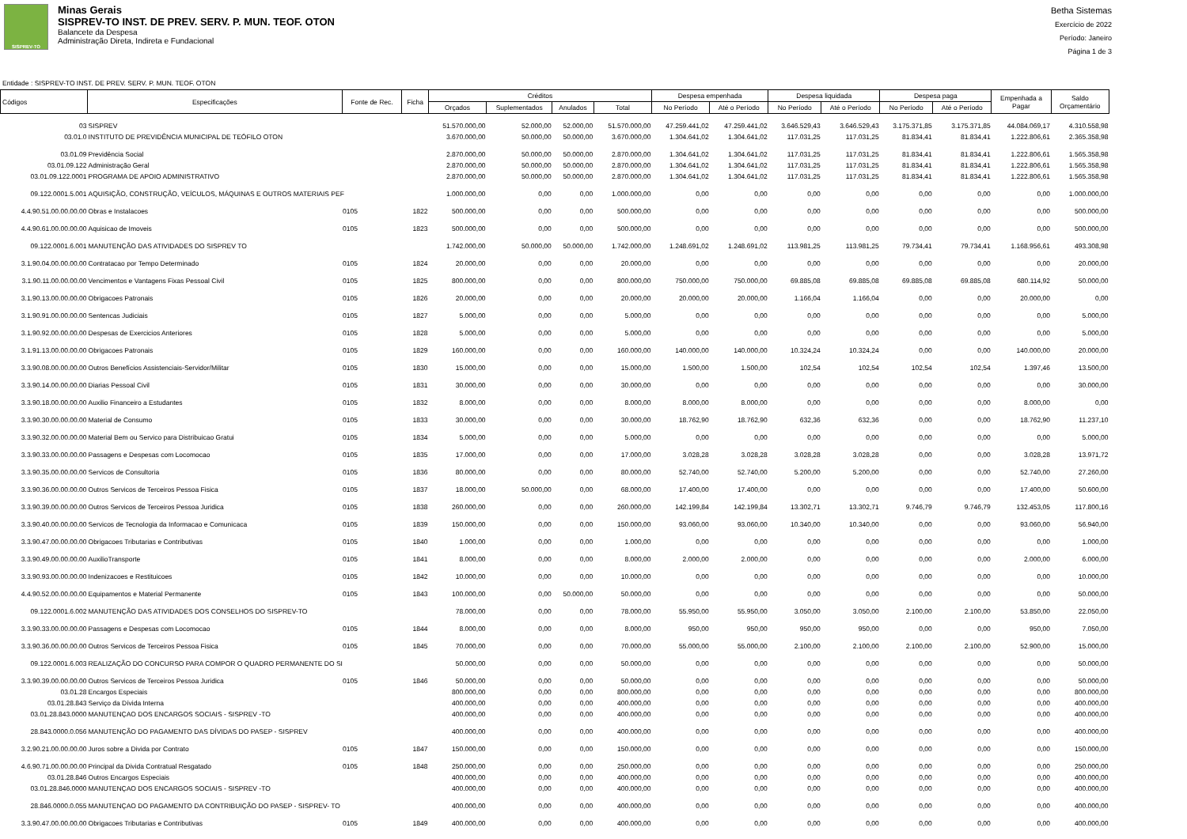SISPREV-TO
Minas Gerais
SISPREV-TO INST. DE PREV. SERV. P. MUN. TEOF. OTON
Balancete da Despesa
Administração Direta, Indireta e Fundacional
Betha Sistemas
Exercício de 2022
Período: Janeiro
Página 1 de 3
Entidade : SISPREV-TO INST. DE PREV. SERV. P. MUN. TEOF. OTON
| Códigos | Especificações | Fonte de Rec. | Ficha | Créditos | | | | Despesa empenhada | | Despesa liquidada | | Despesa paga | | Empenhada a Pagar | Saldo Orçamentário |
| --- | --- | --- | --- | --- | --- | --- | --- | --- | --- | --- | --- | --- | --- | --- | --- |
| | | | | Orçados | Suplementados | Anulados | Total | No Período | Até o Período | No Período | Até o Período | No Período | Até o Período | | |
| 03 | SISPREV | | | 51.570.000,00 | 52.000,00 | 52.000,00 | 51.570.000,00 | 47.259.441,02 | 47.259.441,02 | 3.646.529,43 | 3.646.529,43 | 3.175.371,85 | 3.175.371,85 | 44.084.069,17 | 4.310.558,98 |
| 03.01.0 | INSTITUTO DE PREVIDÊNCIA MUNICIPAL DE TEÓFILO OTON | | | 3.670.000,00 | 50.000,00 | 50.000,00 | 3.670.000,00 | 1.304.641,02 | 1.304.641,02 | 117.031,25 | 117.031,25 | 81.834,41 | 81.834,41 | 1.222.806,61 | 2.365.358,98 |
| 03.01.09 | Previdência Social | | | 2.870.000,00 | 50.000,00 | 50.000,00 | 2.870.000,00 | 1.304.641,02 | 1.304.641,02 | 117.031,25 | 117.031,25 | 81.834,41 | 81.834,41 | 1.222.806,61 | 1.565.358,98 |
| 03.01.09.122 | Administração Geral | | | 2.870.000,00 | 50.000,00 | 50.000,00 | 2.870.000,00 | 1.304.641,02 | 1.304.641,02 | 117.031,25 | 117.031,25 | 81.834,41 | 81.834,41 | 1.222.806,61 | 1.565.358,98 |
| 03.01.09.122.0001 | PROGRAMA DE APOIO ADMINISTRATIVO | | | 2.870.000,00 | 50.000,00 | 50.000,00 | 2.870.000,00 | 1.304.641,02 | 1.304.641,02 | 117.031,25 | 117.031,25 | 81.834,41 | 81.834,41 | 1.222.806,61 | 1.565.358,98 |
| 09.122.0001.5.001 | AQUISIÇÃO, CONSTRUÇÃO, VEÍCULOS, MÁQUINAS E OUTROS MATERIAIS PEF | | | 1.000.000,00 | 0,00 | 0,00 | 1.000.000,00 | 0,00 | 0,00 | 0,00 | 0,00 | 0,00 | 0,00 | 0,00 | 1.000.000,00 |
| 4.4.90.51.00.00.00.00 | Obras e Instalacoes | 0105 | 1822 | 500.000,00 | 0,00 | 0,00 | 500.000,00 | 0,00 | 0,00 | 0,00 | 0,00 | 0,00 | 0,00 | 0,00 | 500.000,00 |
| 4.4.90.61.00.00.00.00 | Aquisicao de Imoveis | 0105 | 1823 | 500.000,00 | 0,00 | 0,00 | 500.000,00 | 0,00 | 0,00 | 0,00 | 0,00 | 0,00 | 0,00 | 0,00 | 500.000,00 |
| 09.122.0001.6.001 | MANUTENÇÃO DAS ATIVIDADES DO SISPREV TO | | | 1.742.000,00 | 50.000,00 | 50.000,00 | 1.742.000,00 | 1.248.691,02 | 1.248.691,02 | 113.981,25 | 113.981,25 | 79.734,41 | 79.734,41 | 1.168.956,61 | 493.308,98 |
| 3.1.90.04.00.00.00.00 | Contratacao por Tempo Determinado | 0105 | 1824 | 20.000,00 | 0,00 | 0,00 | 20.000,00 | 0,00 | 0,00 | 0,00 | 0,00 | 0,00 | 0,00 | 0,00 | 20.000,00 |
| 3.1.90.11.00.00.00.00 | Vencimentos e Vantagens Fixas Pessoal Civil | 0105 | 1825 | 800.000,00 | 0,00 | 0,00 | 800.000,00 | 750.000,00 | 750.000,00 | 69.885,08 | 69.885,08 | 69.885,08 | 69.885,08 | 680.114,92 | 50.000,00 |
| 3.1.90.13.00.00.00.00 | Obrigacoes Patronais | 0105 | 1826 | 20.000,00 | 0,00 | 0,00 | 20.000,00 | 20.000,00 | 20.000,00 | 1.166,04 | 1.166,04 | 0,00 | 0,00 | 20.000,00 | 0,00 |
| 3.1.90.91.00.00.00.00 | Sentencas Judiciais | 0105 | 1827 | 5.000,00 | 0,00 | 0,00 | 5.000,00 | 0,00 | 0,00 | 0,00 | 0,00 | 0,00 | 0,00 | 0,00 | 5.000,00 |
| 3.1.90.92.00.00.00.00 | Despesas de Exercicios Anteriores | 0105 | 1828 | 5.000,00 | 0,00 | 0,00 | 5.000,00 | 0,00 | 0,00 | 0,00 | 0,00 | 0,00 | 0,00 | 0,00 | 5.000,00 |
| 3.1.91.13.00.00.00.00 | Obrigacoes Patronais | 0105 | 1829 | 160.000,00 | 0,00 | 0,00 | 160.000,00 | 140.000,00 | 140.000,00 | 10.324,24 | 10.324,24 | 0,00 | 0,00 | 140.000,00 | 20.000,00 |
| 3.3.90.08.00.00.00.00 | Outros Benefícios Assistenciais-Servidor/Militar | 0105 | 1830 | 15.000,00 | 0,00 | 0,00 | 15.000,00 | 1.500,00 | 1.500,00 | 102,54 | 102,54 | 102,54 | 102,54 | 1.397,46 | 13.500,00 |
| 3.3.90.14.00.00.00.00 | Diarias Pessoal Civil | 0105 | 1831 | 30.000,00 | 0,00 | 0,00 | 30.000,00 | 0,00 | 0,00 | 0,00 | 0,00 | 0,00 | 0,00 | 0,00 | 30.000,00 |
| 3.3.90.18.00.00.00.00 | Auxilio Financeiro a Estudantes | 0105 | 1832 | 8.000,00 | 0,00 | 0,00 | 8.000,00 | 8.000,00 | 8.000,00 | 0,00 | 0,00 | 0,00 | 0,00 | 8.000,00 | 0,00 |
| 3.3.90.30.00.00.00.00 | Material de Consumo | 0105 | 1833 | 30.000,00 | 0,00 | 0,00 | 30.000,00 | 18.762,90 | 18.762,90 | 632,36 | 632,36 | 0,00 | 0,00 | 18.762,90 | 11.237,10 |
| 3.3.90.32.00.00.00.00 | Material Bem ou Servico para Distribuicao Gratui | 0105 | 1834 | 5.000,00 | 0,00 | 0,00 | 5.000,00 | 0,00 | 0,00 | 0,00 | 0,00 | 0,00 | 0,00 | 0,00 | 5.000,00 |
| 3.3.90.33.00.00.00.00 | Passagens e Despesas com Locomocao | 0105 | 1835 | 17.000,00 | 0,00 | 0,00 | 17.000,00 | 3.028,28 | 3.028,28 | 3.028,28 | 3.028,28 | 0,00 | 0,00 | 3.028,28 | 13.971,72 |
| 3.3.90.35.00.00.00.00 | Servicos de Consultoria | 0105 | 1836 | 80.000,00 | 0,00 | 0,00 | 80.000,00 | 52.740,00 | 52.740,00 | 5.200,00 | 5.200,00 | 0,00 | 0,00 | 52.740,00 | 27.260,00 |
| 3.3.90.36.00.00.00.00 | Outros Servicos de Terceiros Pessoa Fisica | 0105 | 1837 | 18.000,00 | 50.000,00 | 0,00 | 68.000,00 | 17.400,00 | 17.400,00 | 0,00 | 0,00 | 0,00 | 0,00 | 17.400,00 | 50.600,00 |
| 3.3.90.39.00.00.00.00 | Outros Servicos de Terceiros Pessoa Juridica | 0105 | 1838 | 260.000,00 | 0,00 | 0,00 | 260.000,00 | 142.199,84 | 142.199,84 | 13.302,71 | 13.302,71 | 9.746,79 | 9.746,79 | 132.453,05 | 117.800,16 |
| 3.3.90.40.00.00.00.00 | Servicos de Tecnologia da Informacao e Comunicaca | 0105 | 1839 | 150.000,00 | 0,00 | 0,00 | 150.000,00 | 93.060,00 | 93.060,00 | 10.340,00 | 10.340,00 | 0,00 | 0,00 | 93.060,00 | 56.940,00 |
| 3.3.90.47.00.00.00.00 | Obrigacoes Tributarias e Contributivas | 0105 | 1840 | 1.000,00 | 0,00 | 0,00 | 1.000,00 | 0,00 | 0,00 | 0,00 | 0,00 | 0,00 | 0,00 | 0,00 | 1.000,00 |
| 3.3.90.49.00.00.00.00 | AuxilioTransporte | 0105 | 1841 | 8.000,00 | 0,00 | 0,00 | 8.000,00 | 2.000,00 | 2.000,00 | 0,00 | 0,00 | 0,00 | 0,00 | 2.000,00 | 6.000,00 |
| 3.3.90.93.00.00.00.00 | Indenizacoes e Restituicoes | 0105 | 1842 | 10.000,00 | 0,00 | 0,00 | 10.000,00 | 0,00 | 0,00 | 0,00 | 0,00 | 0,00 | 0,00 | 0,00 | 10.000,00 |
| 4.4.90.52.00.00.00.00 | Equipamentos e Material Permanente | 0105 | 1843 | 100.000,00 | 0,00 | 50.000,00 | 50.000,00 | 0,00 | 0,00 | 0,00 | 0,00 | 0,00 | 0,00 | 0,00 | 50.000,00 |
| 09.122.0001.6.002 | MANUTENÇÃO DAS ATIVIDADES DOS CONSELHOS DO SISPREV-TO | | | 78.000,00 | 0,00 | 0,00 | 78.000,00 | 55.950,00 | 55.950,00 | 3.050,00 | 3.050,00 | 2.100,00 | 2.100,00 | 53.850,00 | 22.050,00 |
| 3.3.90.33.00.00.00.00 | Passagens e Despesas com Locomocao | 0105 | 1844 | 8.000,00 | 0,00 | 0,00 | 8.000,00 | 950,00 | 950,00 | 950,00 | 950,00 | 0,00 | 0,00 | 950,00 | 7.050,00 |
| 3.3.90.36.00.00.00.00 | Outros Servicos de Terceiros Pessoa Fisica | 0105 | 1845 | 70.000,00 | 0,00 | 0,00 | 70.000,00 | 55.000,00 | 55.000,00 | 2.100,00 | 2.100,00 | 2.100,00 | 2.100,00 | 52.900,00 | 15.000,00 |
| 09.122.0001.6.003 | REALIZAÇÃO DO CONCURSO PARA COMPOR O QUADRO PERMANENTE DO SI | | | 50.000,00 | 0,00 | 0,00 | 50.000,00 | 0,00 | 0,00 | 0,00 | 0,00 | 0,00 | 0,00 | 0,00 | 50.000,00 |
| 3.3.90.39.00.00.00.00 | Outros Servicos de Terceiros Pessoa Juridica | 0105 | 1846 | 50.000,00 | 0,00 | 0,00 | 50.000,00 | 0,00 | 0,00 | 0,00 | 0,00 | 0,00 | 0,00 | 0,00 | 50.000,00 |
| 03.01.28 | Encargos Especiais | | | 800.000,00 | 0,00 | 0,00 | 800.000,00 | 0,00 | 0,00 | 0,00 | 0,00 | 0,00 | 0,00 | 0,00 | 800.000,00 |
| 03.01.28.843 | Serviço da Dívida Interna | | | 400.000,00 | 0,00 | 0,00 | 400.000,00 | 0,00 | 0,00 | 0,00 | 0,00 | 0,00 | 0,00 | 0,00 | 400.000,00 |
| 03.01.28.843.0000 | MANUTENÇAO DOS ENCARGOS SOCIAIS - SISPREV -TO | | | 400.000,00 | 0,00 | 0,00 | 400.000,00 | 0,00 | 0,00 | 0,00 | 0,00 | 0,00 | 0,00 | 0,00 | 400.000,00 |
| 28.843.0000.0.056 | MANUTENÇÃO DO PAGAMENTO DAS DÍVIDAS DO PASEP - SISPREV | | | 400.000,00 | 0,00 | 0,00 | 400.000,00 | 0,00 | 0,00 | 0,00 | 0,00 | 0,00 | 0,00 | 0,00 | 400.000,00 |
| 3.2.90.21.00.00.00.00 | Juros sobre a Divida por Contrato | 0105 | 1847 | 150.000,00 | 0,00 | 0,00 | 150.000,00 | 0,00 | 0,00 | 0,00 | 0,00 | 0,00 | 0,00 | 0,00 | 150.000,00 |
| 4.6.90.71.00.00.00.00 | Principal da Divida Contratual Resgatado | 0105 | 1848 | 250.000,00 | 0,00 | 0,00 | 250.000,00 | 0,00 | 0,00 | 0,00 | 0,00 | 0,00 | 0,00 | 0,00 | 250.000,00 |
| 03.01.28.846 | Outros Encargos Especiais | | | 400.000,00 | 0,00 | 0,00 | 400.000,00 | 0,00 | 0,00 | 0,00 | 0,00 | 0,00 | 0,00 | 0,00 | 400.000,00 |
| 03.01.28.846.0000 | MANUTENÇAO DOS ENCARGOS SOCIAIS - SISPREV -TO | | | 400.000,00 | 0,00 | 0,00 | 400.000,00 | 0,00 | 0,00 | 0,00 | 0,00 | 0,00 | 0,00 | 0,00 | 400.000,00 |
| 28.846.0000.0.055 | MANUTENÇAO DO PAGAMENTO DA CONTRIBUIÇÃO DO PASEP - SISPREV- TO | | | 400.000,00 | 0,00 | 0,00 | 400.000,00 | 0,00 | 0,00 | 0,00 | 0,00 | 0,00 | 0,00 | 0,00 | 400.000,00 |
| 3.3.90.47.00.00.00.00 | Obrigacoes Tributarias e Contributivas | 0105 | 1849 | 400.000,00 | 0,00 | 0,00 | 400.000,00 | 0,00 | 0,00 | 0,00 | 0,00 | 0,00 | 0,00 | 0,00 | 400.000,00 |